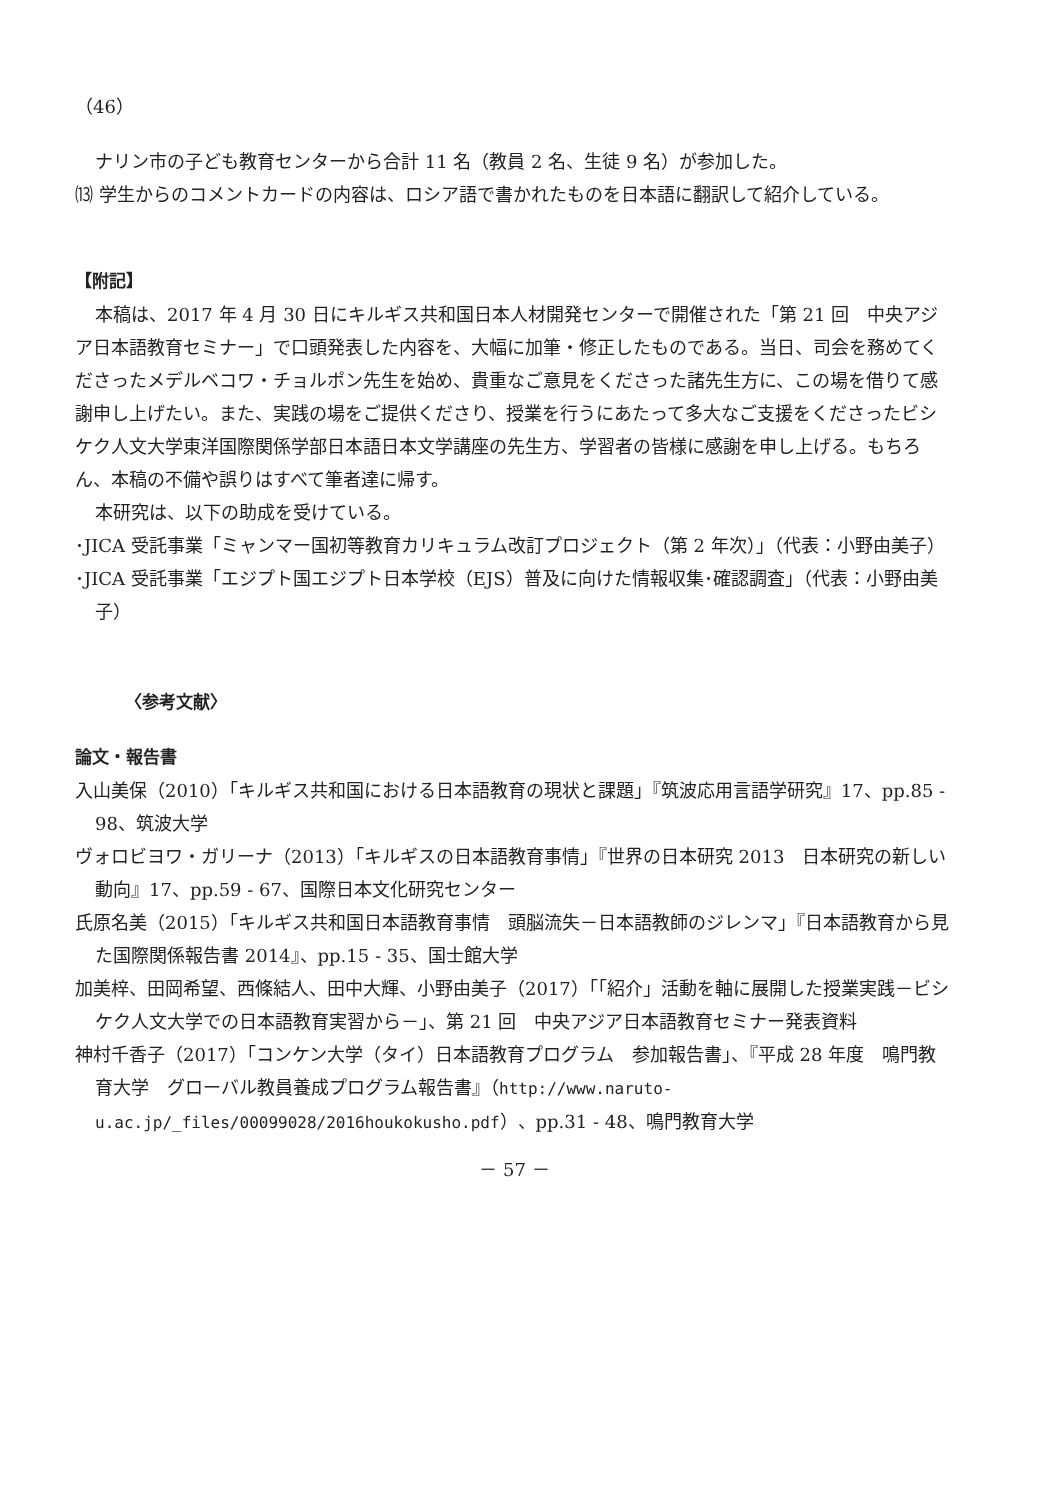（46）
ナリン市の子ども教育センターから合計 11 名（教員 2 名、生徒 9 名）が参加した。
⒀ 学生からのコメントカードの内容は、ロシア語で書かれたものを日本語に翻訳して紹介している。
【附記】
本稿は、2017 年 4 月 30 日にキルギス共和国日本人材開発センターで開催された「第 21 回　中央アジア日本語教育セミナー」で口頭発表した内容を、大幅に加筆・修正したものである。当日、司会を務めてくださったメデルベコワ・チョルポン先生を始め、貴重なご意見をくださった諸先生方に、この場を借りて感謝申し上げたい。また、実践の場をご提供くださり、授業を行うにあたって多大なご支援をくださったビシケク人文大学東洋国際関係学部日本語日本文学講座の先生方、学習者の皆様に感謝を申し上げる。もちろん、本稿の不備や誤りはすべて筆者達に帰す。
本研究は、以下の助成を受けている。
･JICA 受託事業「ミャンマー国初等教育カリキュラム改訂プロジェクト（第 2 年次）」（代表：小野由美子）
･JICA 受託事業「エジプト国エジプト日本学校（EJS）普及に向けた情報収集･確認調査」（代表：小野由美子）
〈参考文献〉
論文・報告書
入山美保（2010）「キルギス共和国における日本語教育の現状と課題」『筑波応用言語学研究』17、pp.85 - 98、筑波大学
ヴォロビヨワ・ガリーナ（2013）「キルギスの日本語教育事情」『世界の日本研究 2013　日本研究の新しい動向』17、pp.59 - 67、国際日本文化研究センター
氏原名美（2015）「キルギス共和国日本語教育事情　頭脳流失－日本語教師のジレンマ」『日本語教育から見た国際関係報告書 2014』、pp.15 - 35、国士館大学
加美梓、田岡希望、西條結人、田中大輝、小野由美子（2017）「「紹介」活動を軸に展開した授業実践－ビシケク人文大学での日本語教育実習から－」、第 21 回　中央アジア日本語教育セミナー発表資料
神村千香子（2017）「コンケン大学（タイ）日本語教育プログラム　参加報告書」、『平成 28 年度　鳴門教育大学　グローバル教員養成プログラム報告書』（http://www.naruto-u.ac.jp/_files/00099028/2016houkokusho.pdf）、pp.31 - 48、鳴門教育大学
－ 57 －